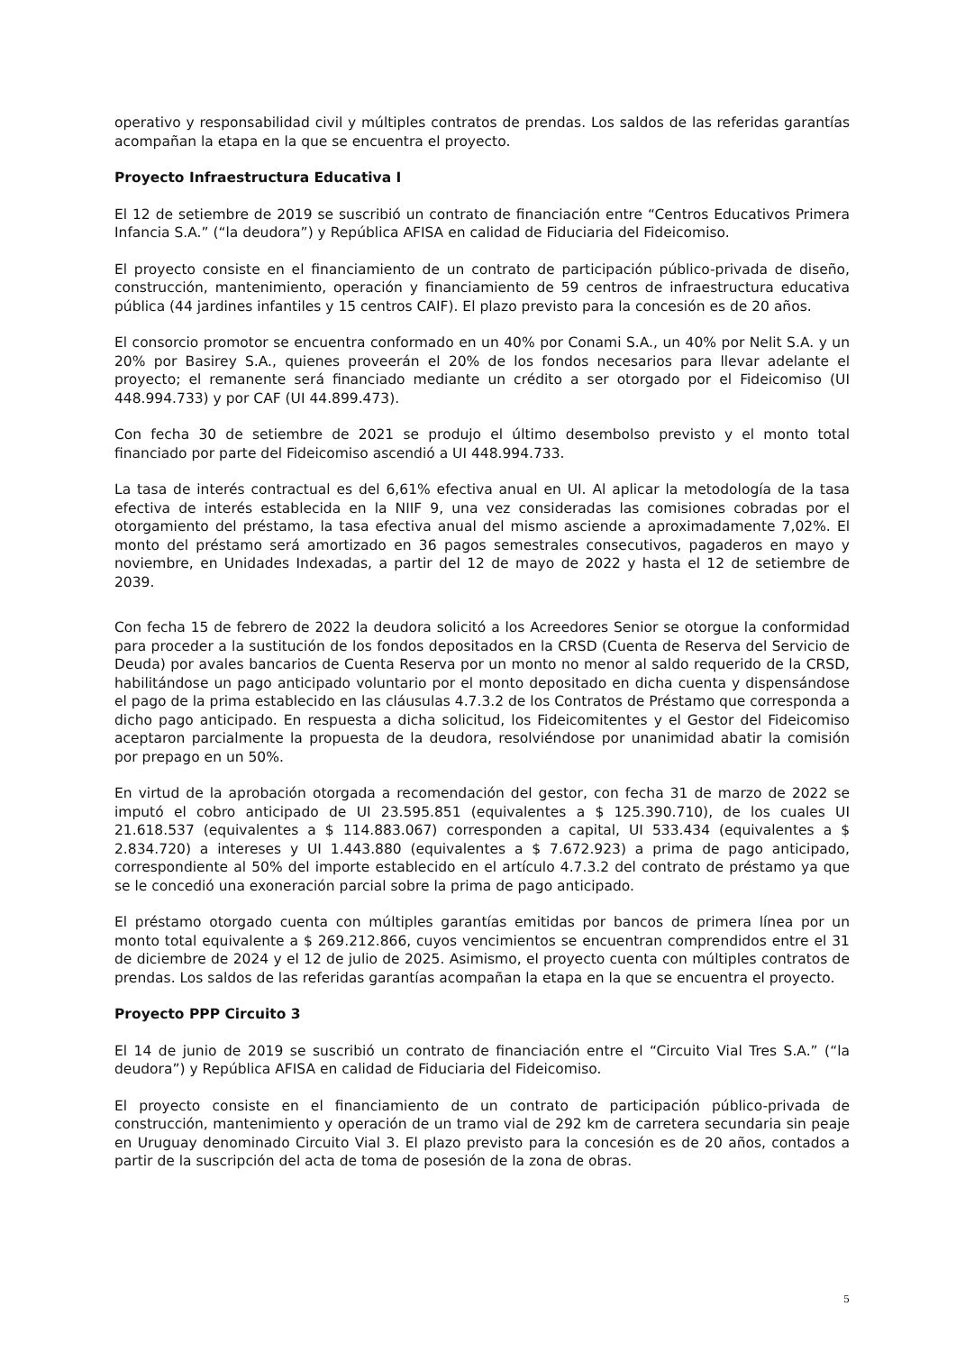operativo y responsabilidad civil y múltiples contratos de prendas. Los saldos de las referidas garantías acompañan la etapa en la que se encuentra el proyecto.
Proyecto Infraestructura Educativa I
El 12 de setiembre de 2019 se suscribió un contrato de financiación entre “Centros Educativos Primera Infancia S.A.” (“la deudora”) y República AFISA en calidad de Fiduciaria del Fideicomiso.
El proyecto consiste en el financiamiento de un contrato de participación público-privada de diseño, construcción, mantenimiento, operación y financiamiento de 59 centros de infraestructura educativa pública (44 jardines infantiles y 15 centros CAIF). El plazo previsto para la concesión es de 20 años.
El consorcio promotor se encuentra conformado en un 40% por Conami S.A., un 40% por Nelit S.A. y un 20% por Basirey S.A., quienes proveerán el 20% de los fondos necesarios para llevar adelante el proyecto; el remanente será financiado mediante un crédito a ser otorgado por el Fideicomiso (UI 448.994.733) y por CAF (UI 44.899.473).
Con fecha 30 de setiembre de 2021 se produjo el último desembolso previsto y el monto total financiado por parte del Fideicomiso ascendió a UI 448.994.733.
La tasa de interés contractual es del 6,61% efectiva anual en UI. Al aplicar la metodología de la tasa efectiva de interés establecida en la NIIF 9, una vez consideradas las comisiones cobradas por el otorgamiento del préstamo, la tasa efectiva anual del mismo asciende a aproximadamente 7,02%. El monto del préstamo será amortizado en 36 pagos semestrales consecutivos, pagaderos en mayo y noviembre, en Unidades Indexadas, a partir del 12 de mayo de 2022 y hasta el 12 de setiembre de 2039.
Con fecha 15 de febrero de 2022 la deudora solicitó a los Acreedores Senior se otorgue la conformidad para proceder a la sustitución de los fondos depositados en la CRSD (Cuenta de Reserva del Servicio de Deuda) por avales bancarios de Cuenta Reserva por un monto no menor al saldo requerido de la CRSD, habilitándose un pago anticipado voluntario por el monto depositado en dicha cuenta y dispensándose el pago de la prima establecido en las cláusulas 4.7.3.2 de los Contratos de Préstamo que corresponda a dicho pago anticipado. En respuesta a dicha solicitud, los Fideicomitentes y el Gestor del Fideicomiso aceptaron parcialmente la propuesta de la deudora, resolviéndose por unanimidad abatir la comisión por prepago en un 50%.
En virtud de la aprobación otorgada a recomendación del gestor, con fecha 31 de marzo de 2022 se imputó el cobro anticipado de UI 23.595.851 (equivalentes a $ 125.390.710), de los cuales UI 21.618.537 (equivalentes a $ 114.883.067) corresponden a capital, UI 533.434 (equivalentes a $ 2.834.720) a intereses y UI 1.443.880 (equivalentes a $ 7.672.923) a prima de pago anticipado, correspondiente al 50% del importe establecido en el artículo 4.7.3.2 del contrato de préstamo ya que se le concedió una exoneración parcial sobre la prima de pago anticipado.
El préstamo otorgado cuenta con múltiples garantías emitidas por bancos de primera línea por un monto total equivalente a $ 269.212.866, cuyos vencimientos se encuentran comprendidos entre el 31 de diciembre de 2024 y el 12 de julio de 2025. Asimismo, el proyecto cuenta con múltiples contratos de prendas. Los saldos de las referidas garantías acompañan la etapa en la que se encuentra el proyecto.
Proyecto PPP Circuito 3
El 14 de junio de 2019 se suscribió un contrato de financiación entre el “Circuito Vial Tres S.A.” (“la deudora”) y República AFISA en calidad de Fiduciaria del Fideicomiso.
El proyecto consiste en el financiamiento de un contrato de participación público-privada de construcción, mantenimiento y operación de un tramo vial de 292 km de carretera secundaria sin peaje en Uruguay denominado Circuito Vial 3. El plazo previsto para la concesión es de 20 años, contados a partir de la suscripción del acta de toma de posesión de la zona de obras.
5